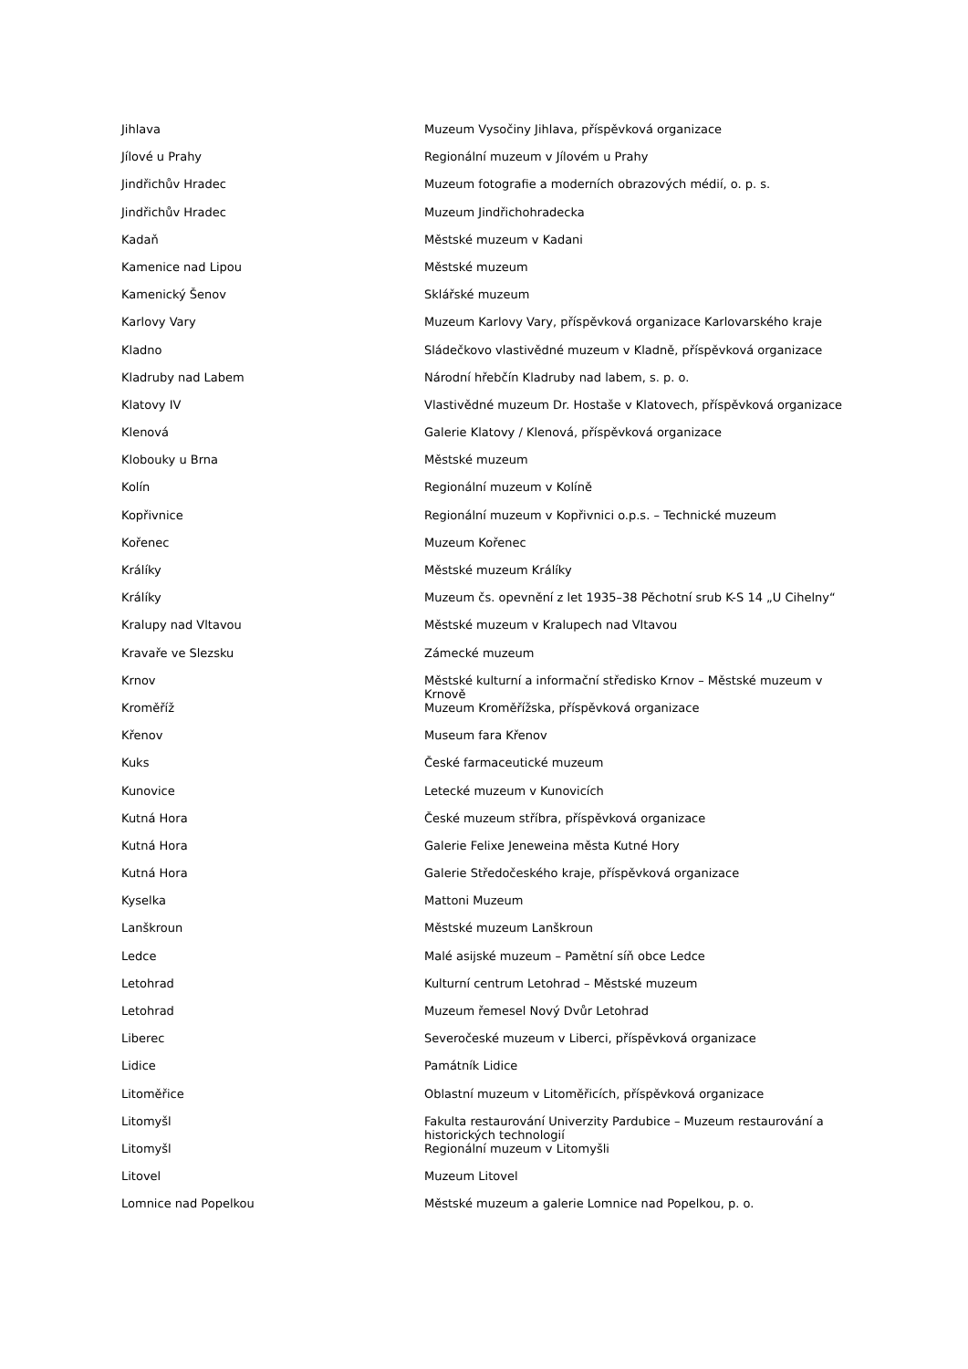| Jihlava | Muzeum Vysočiny Jihlava, příspěvková organizace |
| Jílové u Prahy | Regionální muzeum v Jílovém u Prahy |
| Jindřichův Hradec | Muzeum fotografie a moderních obrazových médií, o. p. s. |
| Jindřichův Hradec | Muzeum Jindřichohradecka |
| Kadaň | Městské muzeum v Kadani |
| Kamenice nad Lipou | Městské muzeum |
| Kamenický Šenov | Sklářské muzeum |
| Karlovy Vary | Muzeum Karlovy Vary, příspěvková organizace Karlovarského kraje |
| Kladno | Sládečkovo vlastivědné muzeum v Kladně, příspěvková organizace |
| Kladruby nad Labem | Národní hřebčín Kladruby nad labem, s. p. o. |
| Klatovy IV | Vlastivědné muzeum Dr. Hostaše v Klatovech, příspěvková organizace |
| Klenová | Galerie Klatovy / Klenová, příspěvková organizace |
| Klobouky u Brna | Městské muzeum |
| Kolín | Regionální muzeum v Kolíně |
| Kopřivnice | Regionální muzeum v Kopřivnici o.p.s. – Technické muzeum |
| Kořenec | Muzeum Kořenec |
| Králíky | Městské muzeum Králíky |
| Králíky | Muzeum čs. opevnění z let 1935–38 Pěchotní srub K-S 14 „U Cihelny“ |
| Kralupy nad Vltavou | Městské muzeum v Kralupech nad Vltavou |
| Kravaře ve Slezsku | Zámecké muzeum |
| Krnov | Městské kulturní a informační středisko Krnov – Městské muzeum v Krnově |
| Kroměříž | Muzeum Kroměřížska, příspěvková organizace |
| Křenov | Museum fara Křenov |
| Kuks | České farmaceutické muzeum |
| Kunovice | Letecké muzeum v Kunovicích |
| Kutná Hora | České muzeum stříbra, příspěvková organizace |
| Kutná Hora | Galerie Felixe Jeneweina města Kutné Hory |
| Kutná Hora | Galerie Středočeského kraje, příspěvková organizace |
| Kyselka | Mattoni Muzeum |
| Lanškroun | Městské muzeum Lanškroun |
| Ledce | Malé asijské muzeum – Pamětní síň obce Ledce |
| Letohrad | Kulturní centrum Letohrad – Městské muzeum |
| Letohrad | Muzeum řemesel Nový Dvůr Letohrad |
| Liberec | Severočeské muzeum v Liberci, příspěvková organizace |
| Lidice | Památník Lidice |
| Litoměřice | Oblastní muzeum v Litoměřicích, příspěvková organizace |
| Litomyšl | Fakulta restaurování Univerzity Pardubice – Muzeum restaurování a historických technologií |
| Litomyšl | Regionální muzeum v Litomyšli |
| Litovel | Muzeum Litovel |
| Lomnice nad Popelkou | Městské muzeum a galerie Lomnice nad Popelkou, p. o. |